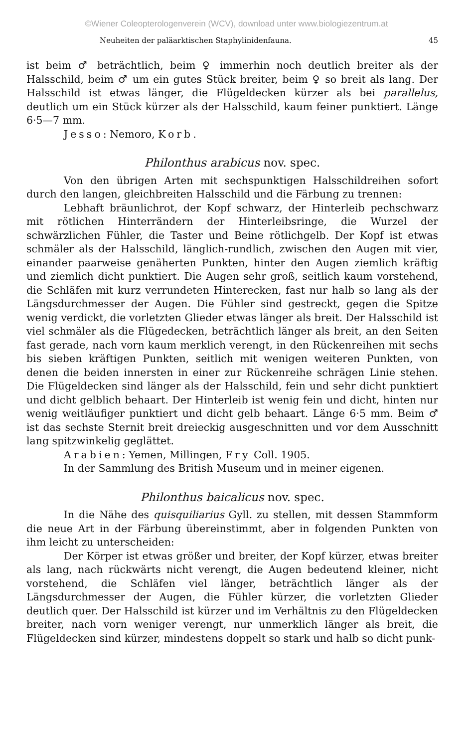©Wiener Coleopterologenverein (WCV), download unter www.biologiezentrum.at
Neuheiten der paläarktischen Staphylinidenfauna. 45
ist beim ♂ beträchtlich, beim ♀ immerhin noch deutlich breiter als der Halsschild, beim ♂ um ein gutes Stück breiter, beim ♀ so breit als lang. Der Halsschild ist etwas länger, die Flügeldecken kürzer als bei parallelus, deutlich um ein Stück kürzer als der Halsschild, kaum feiner punktiert. Länge 6·5—7 mm.
Jesso: Nemoro, Korb.
Philonthus arabicus nov. spec.
Von den übrigen Arten mit sechspunktigen Halsschildreihen sofort durch den langen, gleichbreiten Halsschild und die Färbung zu trennen:
Lebhaft bräunlichrot, der Kopf schwarz, der Hinterleib pechschwarz mit rötlichen Hinterrändern der Hinterleibsringe, die Wurzel der schwärzlichen Fühler, die Taster und Beine rötlichgelb. Der Kopf ist etwas schmäler als der Halsschild, länglich-rundlich, zwischen den Augen mit vier, einander paarweise genäherten Punkten, hinter den Augen ziemlich kräftig und ziemlich dicht punktiert. Die Augen sehr groß, seitlich kaum vorstehend, die Schläfen mit kurz verrundeten Hinterecken, fast nur halb so lang als der Längsdurchmesser der Augen. Die Fühler sind gestreckt, gegen die Spitze wenig verdickt, die vorletzten Glieder etwas länger als breit. Der Halsschild ist viel schmäler als die Flügedecken, beträchtlich länger als breit, an den Seiten fast gerade, nach vorn kaum merklich verengt, in den Rückenreihen mit sechs bis sieben kräftigen Punkten, seitlich mit wenigen weiteren Punkten, von denen die beiden innersten in einer zur Rückenreihe schrägen Linie stehen. Die Flügeldecken sind länger als der Halsschild, fein und sehr dicht punktiert und dicht gelblich behaart. Der Hinterleib ist wenig fein und dicht, hinten nur wenig weitläufiger punktiert und dicht gelb behaart. Länge 6·5 mm. Beim ♂ ist das sechste Sternit breit dreieckig ausgeschnitten und vor dem Ausschnitt lang spitzwinkelig geglättet.
Arabien: Yemen, Millingen, Fry Coll. 1905.
In der Sammlung des British Museum und in meiner eigenen.
Philonthus baicalicus nov. spec.
In die Nähe des quisquiliarius Gyll. zu stellen, mit dessen Stammform die neue Art in der Färbung übereinstimmt, aber in folgenden Punkten von ihm leicht zu unterscheiden:
Der Körper ist etwas größer und breiter, der Kopf kürzer, etwas breiter als lang, nach rückwärts nicht verengt, die Augen bedeutend kleiner, nicht vorstehend, die Schläfen viel länger, beträchtlich länger als der Längsdurchmesser der Augen, die Fühler kürzer, die vorletzten Glieder deutlich quer. Der Halsschild ist kürzer und im Verhältnis zu den Flügeldecken breiter, nach vorn weniger verengt, nur unmerklich länger als breit, die Flügeldecken sind kürzer, mindestens doppelt so stark und halb so dicht punk-